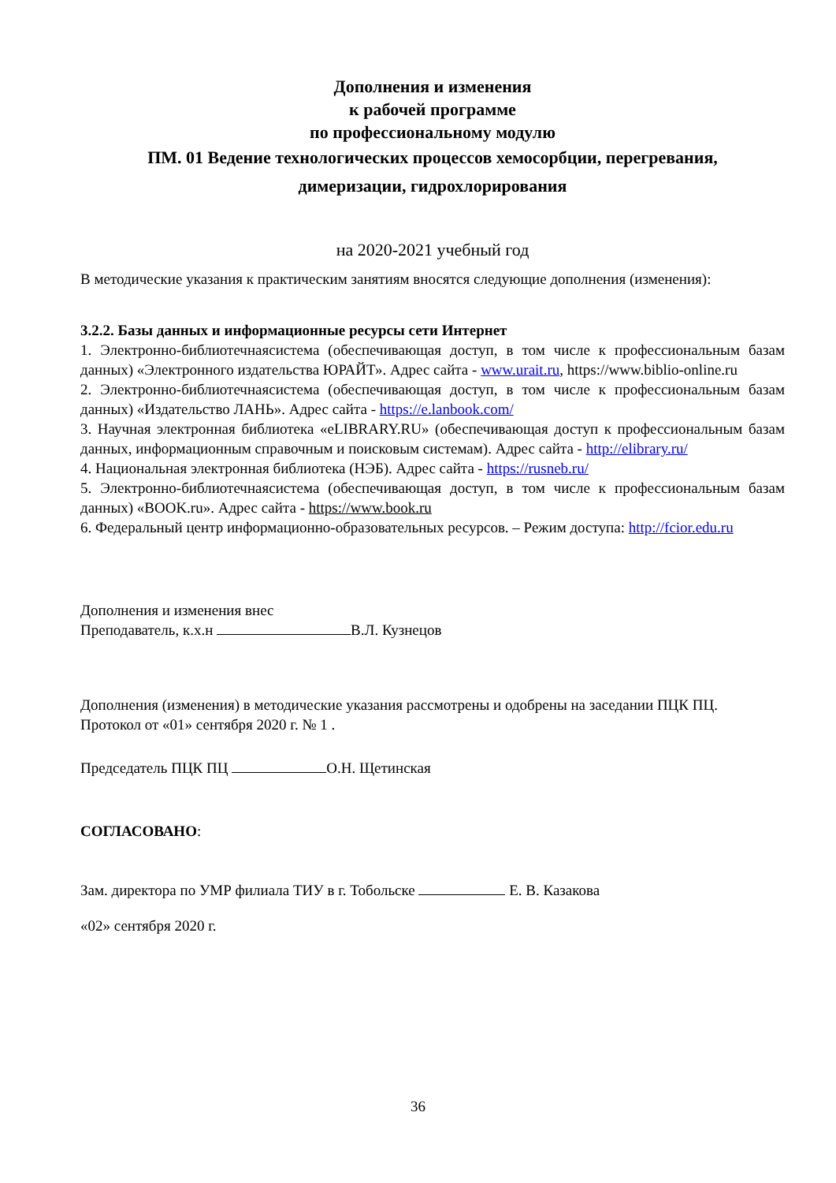Дополнения и изменения
к рабочей программе
по профессиональному модулю
ПМ. 01 Ведение технологических процессов хемосорбции, перегревания,
димеризации, гидрохлорирования
на 2020-2021 учебный год
В методические указания к практическим занятиям вносятся следующие дополнения (изменения):
3.2.2. Базы данных и информационные ресурсы сети Интернет
1. Электронно-библиотечнаясистема (обеспечивающая доступ, в том числе к профессиональным базам данных) «Электронного издательства ЮРАЙТ». Адрес сайта - www.urait.ru, https://www.biblio-online.ru
2. Электронно-библиотечнаясистема (обеспечивающая доступ, в том числе к профессиональным базам данных) «Издательство ЛАНЬ». Адрес сайта - https://e.lanbook.com/
3. Научная электронная библиотека «eLIBRARY.RU» (обеспечивающая доступ к профессиональным базам данных, информационным справочным и поисковым системам). Адрес сайта - http://elibrary.ru/
4. Национальная электронная библиотека (НЭБ). Адрес сайта - https://rusneb.ru/
5. Электронно-библиотечнаясистема (обеспечивающая доступ, в том числе к профессиональным базам данных) «BOOK.ru». Адрес сайта - https://www.book.ru
6. Федеральный центр информационно-образовательных ресурсов. – Режим доступа: http://fcior.edu.ru
Дополнения и изменения внес
Преподаватель, к.х.н В.Л. Кузнецов
Дополнения (изменения) в методические указания рассмотрены и одобрены на заседании ПЦК ПЦ.
Протокол от «01» сентября 2020 г. № 1 .
Председатель ПЦК ПЦ О.Н. Щетинская
СОГЛАСОВАНО:
Зам. директора по УМР филиала ТИУ в г. Тобольске Е. В. Казакова
«02» сентября 2020 г.
36